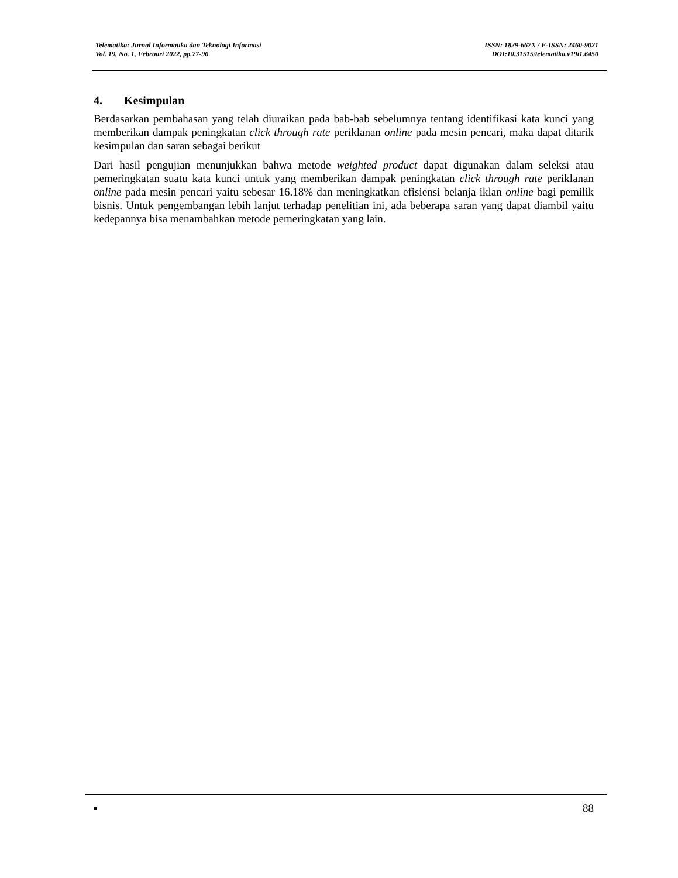Telematika: Jurnal Informatika dan Teknologi Informasi
Vol. 19, No. 1, Februari 2022, pp.77-90
ISSN: 1829-667X / E-ISSN: 2460-9021
DOI:10.31515/telematika.v19i1.6450
4. Kesimpulan
Berdasarkan pembahasan yang telah diuraikan pada bab-bab sebelumnya tentang identifikasi kata kunci yang memberikan dampak peningkatan click through rate periklanan online pada mesin pencari, maka dapat ditarik kesimpulan dan saran sebagai berikut
Dari hasil pengujian menunjukkan bahwa metode weighted product dapat digunakan dalam seleksi atau pemeringkatan suatu kata kunci untuk yang memberikan dampak peningkatan click through rate periklanan online pada mesin pencari yaitu sebesar 16.18% dan meningkatkan efisiensi belanja iklan online bagi pemilik bisnis. Untuk pengembangan lebih lanjut terhadap penelitian ini, ada beberapa saran yang dapat diambil yaitu kedepannya bisa menambahkan metode pemeringkatan yang lain.
▪ 88